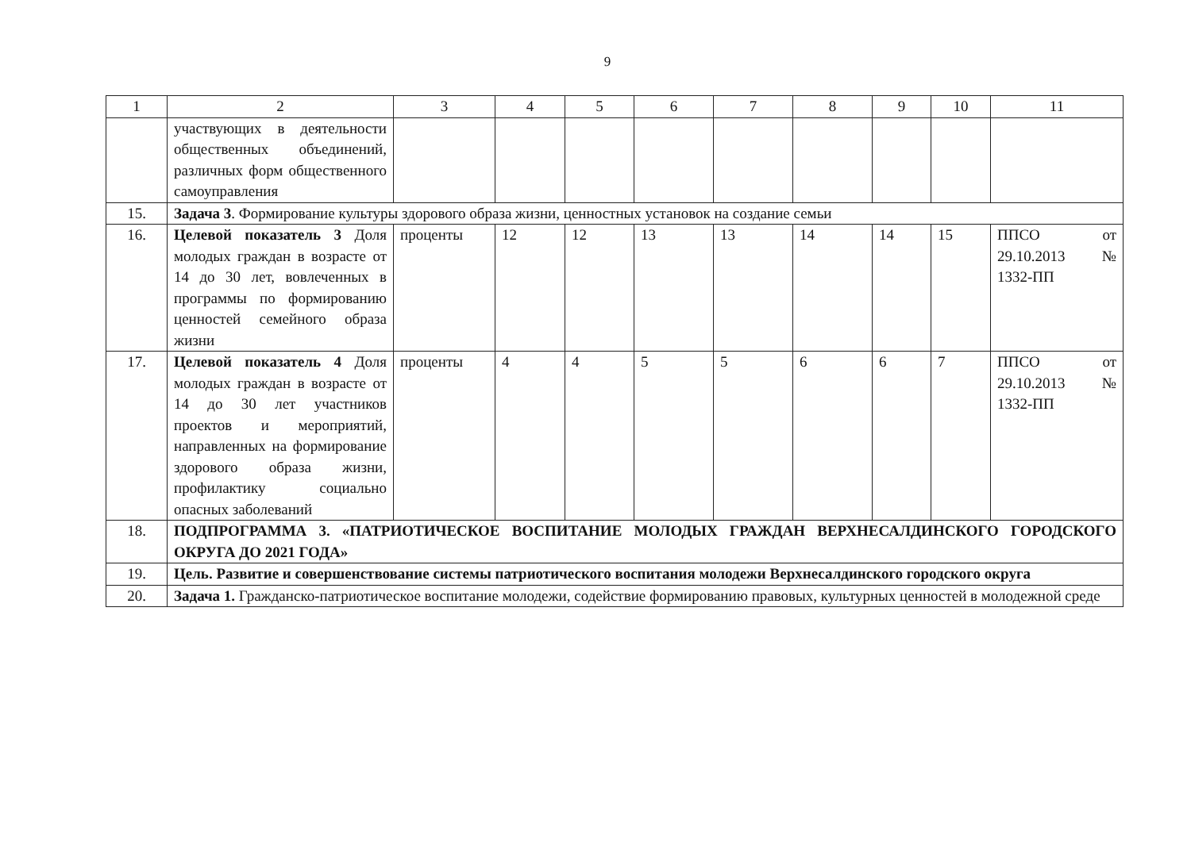9
| 1 | 2 | 3 | 4 | 5 | 6 | 7 | 8 | 9 | 10 | 11 |
| | участвующих в деятельности общественных объединений, различных форм общественного самоуправления | | | | | | | | | |
| 15. | Задача 3 . Формирование культуры здорового образа жизни, ценностных установок на создание семьи | | | | | | | | | |
| 16. | Целевой показатель 3 Доля молодых граждан в возрасте от 14 до 30 лет, вовлеченных в программы по формированию ценностей семейного образа жизни | проценты | 12 | 12 | 13 | 13 | 14 | 14 | 15 | ППСО от 29.10.2013 № 1332-ПП |
| 17. | Целевой показатель 4 Доля молодых граждан в возрасте от 14 до 30 лет участников проектов и мероприятий, направленных на формирование здорового образа жизни, профилактику социально опасных заболеваний | проценты | 4 | 4 | 5 | 5 | 6 | 6 | 7 | ППСО от 29.10.2013 № 1332-ПП |
| 18. | ПОДПРОГРАММА 3. «ПАТРИОТИЧЕСКОЕ ВОСПИТАНИЕ МОЛОДЫХ ГРАЖДАН ВЕРХНЕСАЛДИНСКОГО ГОРОДСКОГО ОКРУГА ДО 2021 ГОДА» | | | | | | | | | |
| 19. | Цель. Развитие и совершенствование системы патриотического воспитания молодежи Верхнесалдинского городского округа | | | | | | | | | |
| 20. | Задача 1. Гражданско-патриотическое воспитание молодежи, содействие формированию правовых, культурных ценностей в молодежной среде | | | | | | | | | |